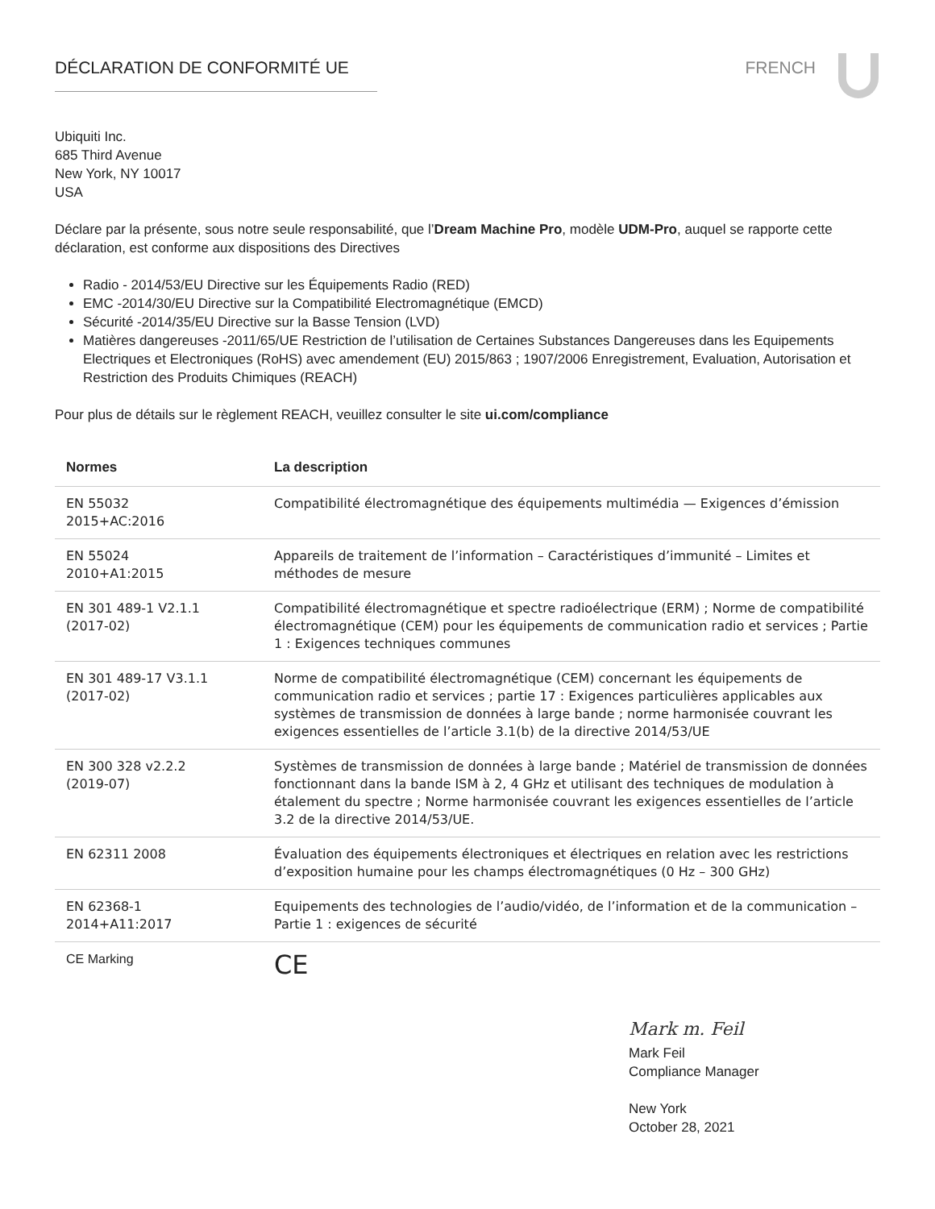DÉCLARATION DE CONFORMITÉ UE FRENCH
Ubiquiti Inc.
685 Third Avenue
New York, NY 10017
USA
Déclare par la présente, sous notre seule responsabilité, que l’Dream Machine Pro, modèle UDM-Pro, auquel se rapporte cette déclaration, est conforme aux dispositions des Directives
Radio - 2014/53/EU Directive sur les Équipements Radio (RED)
EMC -2014/30/EU Directive sur la Compatibilité Electromagnétique (EMCD)
Sécurité -2014/35/EU Directive sur la Basse Tension (LVD)
Matières dangereuses -2011/65/UE Restriction de l’utilisation de Certaines Substances Dangereuses dans les Equipements Electriques et Electroniques (RoHS) avec amendement (EU) 2015/863 ; 1907/2006 Enregistrement, Evaluation, Autorisation et Restriction des Produits Chimiques (REACH)
Pour plus de détails sur le règlement REACH, veuillez consulter le site ui.com/compliance
| Normes | La description |
| --- | --- |
| EN 55032 2015+AC:2016 | Compatibilité électromagnétique des équipements multimédia — Exigences d’émission |
| EN 55024 2010+A1:2015 | Appareils de traitement de l’information – Caractéristiques d’immunité – Limites et méthodes de mesure |
| EN 301 489-1 V2.1.1 (2017-02) | Compatibilité électromagnétique et spectre radioélectrique (ERM) ; Norme de compatibilité électromagnétique (CEM) pour les équipements de communication radio et services ; Partie 1 : Exigences techniques communes |
| EN 301 489-17 V3.1.1 (2017-02) | Norme de compatibilité électromagnétique (CEM) concernant les équipements de communication radio et services ; partie 17 : Exigences particulières applicables aux systèmes de transmission de données à large bande ; norme harmonisée couvrant les exigences essentielles de l’article 3.1(b) de la directive 2014/53/UE |
| EN 300 328 v2.2.2 (2019-07) | Systèmes de transmission de données à large bande ; Matériel de transmission de données fonctionnant dans la bande ISM à 2, 4 GHz et utilisant des techniques de modulation à étalement du spectre ; Norme harmonisée couvrant les exigences essentielles de l’article 3.2 de la directive 2014/53/UE. |
| EN 62311 2008 | Évaluation des équipements électroniques et électriques en relation avec les restrictions d’exposition humaine pour les champs électromagnétiques (0 Hz – 300 GHz) |
| EN 62368-1 2014+A11:2017 | Equipements des technologies de l’audio/vidéo, de l’information et de la communication – Partie 1 : exigences de sécurité |
| CE Marking | CE |
Mark m. Feil
Mark Feil
Compliance Manager
New York
October 28, 2021